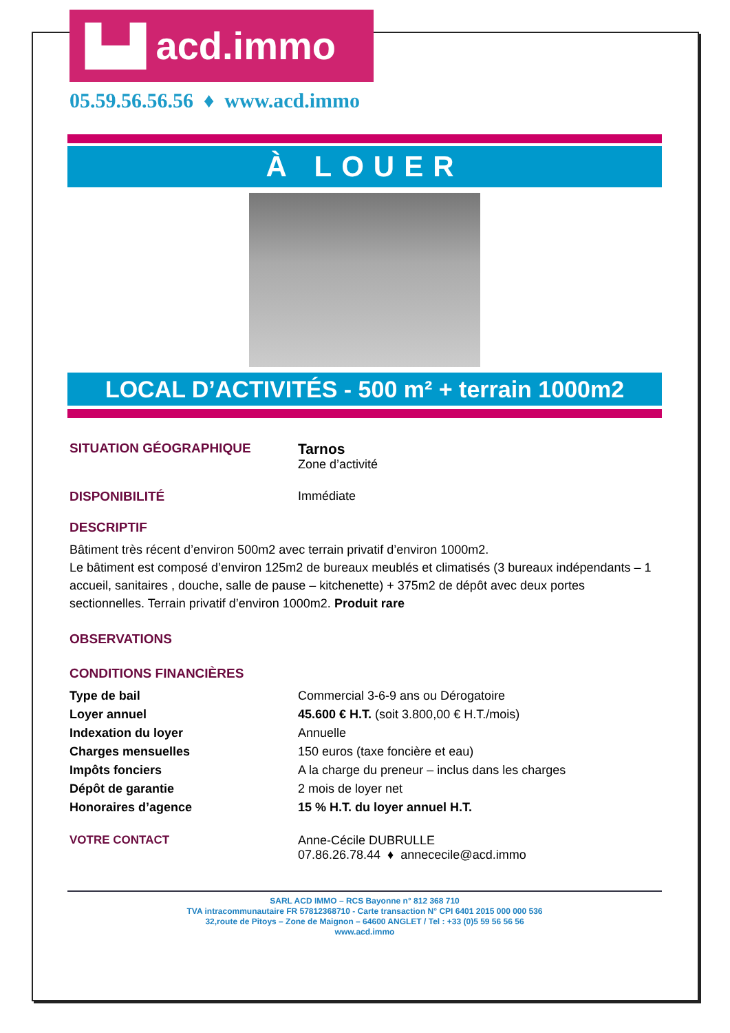▙▟ acd.immo
05.59.56.56.56 ♦ www.acd.immo
À LOUER
LOCAL D’ACTIVITÉS - 500 m² + terrain 1000m2
| SITUATION GÉOGRAPHIQUE | Tarnos Zone d’activité |
| DISPONIBILITÉ | Immédiate |
DESCRIPTIF
Bâtiment très récent d’environ 500m2 avec terrain privatif d’environ 1000m2.
Le bâtiment est composé d’environ 125m2 de bureaux meublés et climatisés (3 bureaux indépendants – 1 accueil, sanitaires , douche, salle de pause – kitchenette) + 375m2 de dépôt avec deux portes sectionnelles. Terrain privatif d’environ 1000m2. Produit rare
OBSERVATIONS
CONDITIONS FINANCIÈRES
| Type de bail | Commercial 3-6-9 ans ou Dérogatoire |
| Loyer annuel | 45.600 € H.T. (soit 3.800,00 € H.T./mois) |
| Indexation du loyer | Annuelle |
| Charges mensuelles | 150 euros (taxe foncière et eau) |
| Impôts fonciers | A la charge du preneur – inclus dans les charges |
| Dépôt de garantie | 2 mois de loyer net |
| Honoraires d’agence | 15 % H.T. du loyer annuel H.T. |
| VOTRE CONTACT | Anne-Cécile DUBRULLE 07.86.26.78.44 ♦ annececile@acd.immo |
SARL ACD IMMO – RCS Bayonne n° 812 368 710
TVA intracommunautaire FR 57812368710 - Carte transaction N° CPI 6401 2015 000 000 536
32,route de Pitoys – Zone de Maignon – 64600 ANGLET / Tel : +33 (0)5 59 56 56 56
www.acd.immo